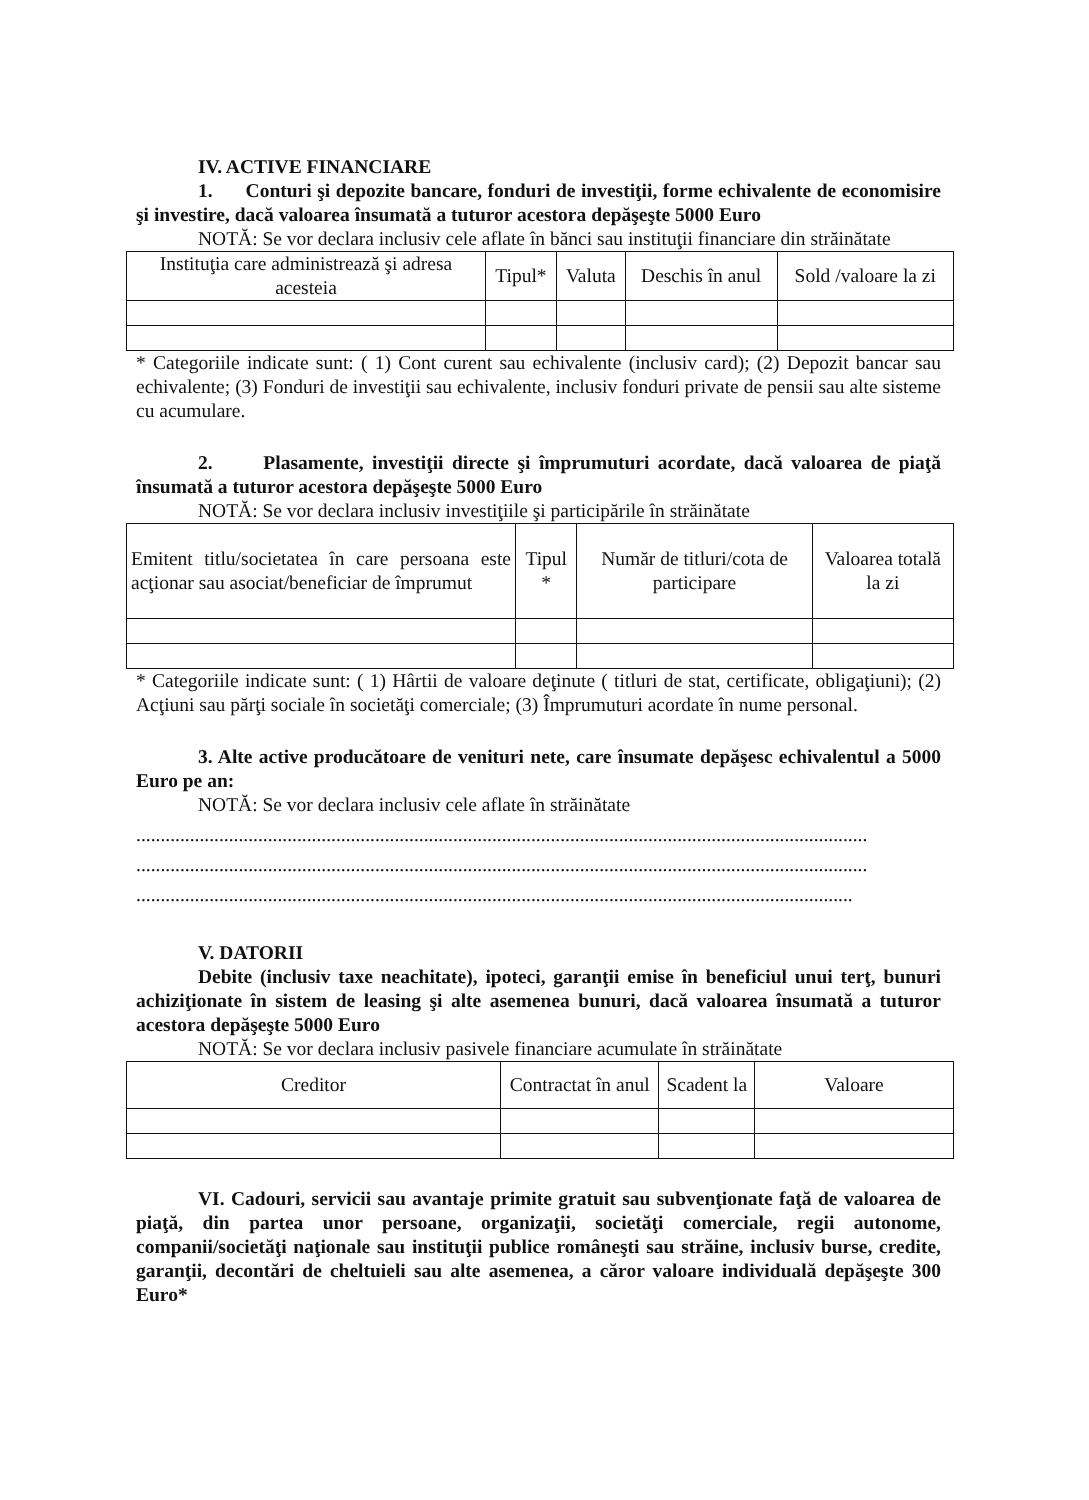IV. ACTIVE FINANCIARE
1. Conturi şi depozite bancare, fonduri de investiţii, forme echivalente de economisire şi investire, dacă valoarea însumată a tuturor acestora depăşeşte 5000 Euro
NOTĂ: Se vor declara inclusiv cele aflate în bănci sau instituţii financiare din străinătate
| Instituţia care administrează şi adresa acesteia | Tipul* | Valuta | Deschis în anul | Sold /valoare la zi |
* Categoriile indicate sunt: ( 1) Cont curent sau echivalente (inclusiv card); (2) Depozit bancar sau echivalente; (3) Fonduri de investiţii sau echivalente, inclusiv fonduri private de pensii sau alte sisteme cu acumulare.
2. Plasamente, investiţii directe şi împrumuturi acordate, dacă valoarea de piaţă însumată a tuturor acestora depăşeşte 5000 Euro
NOTĂ: Se vor declara inclusiv investiţiile şi participările în străinătate
| Emitent titlu/societatea în care persoana este acţionar sau asociat/beneficiar de împrumut | Tipul * | Număr de titluri/cota de participare | Valoarea totală la zi |
* Categoriile indicate sunt: ( 1) Hârtii de valoare deţinute ( titluri de stat, certificate, obligaţiuni); (2) Acţiuni sau părţi sociale în societăţi comerciale; (3) Împrumuturi acordate în nume personal.
3. Alte active producătoare de venituri nete, care însumate depăşesc echivalentul a 5000 Euro pe an:
NOTĂ: Se vor declara inclusiv cele aflate în străinătate
......................................................................................................................................................
......................................................................................................................................................
...................................................................................................................................................
V. DATORII
Debite (inclusiv taxe neachitate), ipoteci, garanţii emise în beneficiul unui terţ, bunuri achiziţionate în sistem de leasing şi alte asemenea bunuri, dacă valoarea însumată a tuturor acestora depăşeşte 5000 Euro
NOTĂ: Se vor declara inclusiv pasivele financiare acumulate în străinătate
| Creditor | Contractat în anul | Scadent la | Valoare |
VI. Cadouri, servicii sau avantaje primite gratuit sau subvenţionate faţă de valoarea de piaţă, din partea unor persoane, organizaţii, societăţi comerciale, regii autonome, companii/societăţi naţionale sau instituţii publice româneşti sau străine, inclusiv burse, credite, garanţii, decontări de cheltuieli sau alte asemenea, a căror valoare individuală depăşeşte 300 Euro*